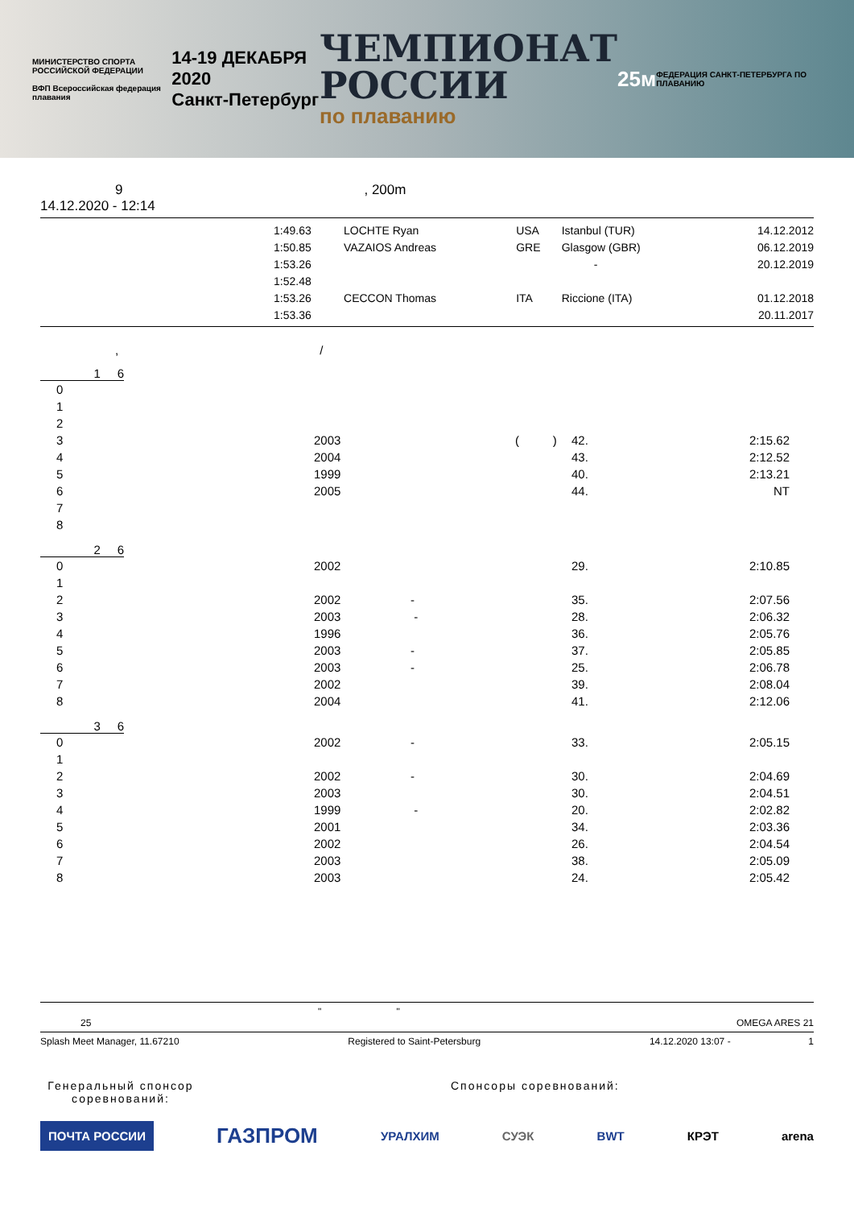МИНИСТЕРСТВО СПОРТА
РОССИЙСКОЙ ФЕДЕРАЦИИ
ВФП Всероссийская федерация плавания
14-19 ДЕКАБРЯ 2020
Санкт-Петербург
ЧЕМПИОНАТ
РОССИИ
по плаванию
25м
ФЕДЕРАЦИЯ САНКТ-ПЕТЕРБУРГА ПО ПЛАВАНИЮ
9, 200m
14.12.2020 - 12:14
| | 1:49.63 | LOCHTE Ryan | USA | Istanbul (TUR) | 14.12.2012 |
| | 1:50.85 | VAZAIOS Andreas | GRE | Glasgow (GBR) | 06.12.2019 |
| | 1:53.26 | | | - | 20.12.2019 |
| | 1:52.48 | | | | |
| | 1:53.26 | CECCON Thomas | ITA | Riccione (ITA) | 01.12.2018 |
| | 1:53.36 | | | | 20.11.2017 |
, /
1 6
| 0 | | | | | |
| 1 | | | | | |
| 2 | | | | | |
| 3 | | 2003 | ( ) | 42. | 2:15.62 |
| 4 | | 2004 | | 43. | 2:12.52 |
| 5 | | 1999 | | 40. | 2:13.21 |
| 6 | | 2005 | | 44. | NT |
| 7 | | | | | |
| 8 | | | | | |
2 6
| 0 | | 2002 | | 29. | 2:10.85 |
| 1 | | | | | |
| 2 | | 2002 | - | 35. | 2:07.56 |
| 3 | | 2003 | - | 28. | 2:06.32 |
| 4 | | 1996 | | 36. | 2:05.76 |
| 5 | | 2003 | - | 37. | 2:05.85 |
| 6 | | 2003 | - | 25. | 2:06.78 |
| 7 | | 2002 | | 39. | 2:08.04 |
| 8 | | 2004 | | 41. | 2:12.06 |
3 6
| 0 | | 2002 | - | 33. | 2:05.15 |
| 1 | | | | | |
| 2 | | 2002 | - | 30. | 2:04.69 |
| 3 | | 2003 | | 30. | 2:04.51 |
| 4 | | 1999 | - | 20. | 2:02.82 |
| 5 | | 2001 | | 34. | 2:03.36 |
| 6 | | 2002 | | 26. | 2:04.54 |
| 7 | | 2003 | | 38. | 2:05.09 |
| 8 | | 2003 | | 24. | 2:05.42 |
" "
25 OMEGA ARES 21
Splash Meet Manager, 11.67210 Registered to Saint-Petersburg 14.12.2020 13:07 - 1
Генеральный спонсор соревнований:
Спонсоры соревнований:
ПОЧТА РОССИИ ГАЗПРОМ УРАЛХИМ СУЭК BWT КРЭТ arena